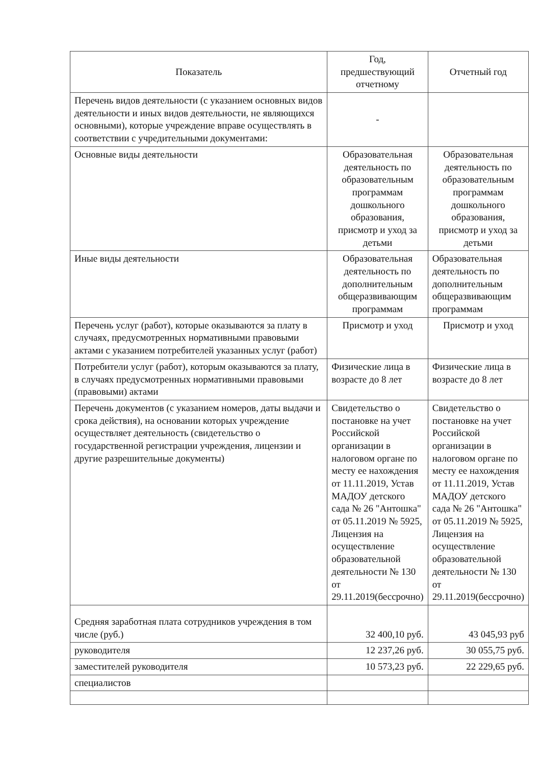| Показатель | Год, предшествующий отчетному | Отчетный год |
| --- | --- | --- |
| Перечень видов деятельности (с указанием основных видов деятельности и иных видов деятельности, не являющихся основными), которые учреждение вправе осуществлять в соответствии с учредительными документами: | - | |
| Основные виды деятельности | Образовательная деятельность по образовательным программам дошкольного образования, присмотр и уход за детьми | Образовательная деятельность по образовательным программам дошкольного образования, присмотр и уход за детьми |
| Иные виды деятельности | Образовательная деятельность по дополнительным общеразвивающим программам | Образовательная деятельность по дополнительным общеразвивающим программам |
| Перечень услуг (работ), которые оказываются за плату в случаях, предусмотренных нормативными правовыми актами с указанием потребителей указанных услуг (работ) | Присмотр и уход | Присмотр и уход |
| Потребители услуг (работ), которым оказываются за плату, в случаях предусмотренных нормативными правовыми (правовыми) актами | Физические лица в возрасте до 8 лет | Физические лица в возрасте до 8 лет |
| Перечень документов (с указанием номеров, даты выдачи и срока действия), на основании которых учреждение осуществляет деятельность (свидетельство о государственной регистрации учреждения, лицензии и другие разрешительные документы) | Свидетельство о постановке на учет Российской организации в налоговом органе по месту ее нахождения от 11.11.2019, Устав МАДОУ детского сада № 26 "Антошка" от 05.11.2019 № 5925, Лицензия на осуществление образовательной деятельности № 130 от 29.11.2019(бессрочно) | Свидетельство о постановке на учет Российской организации в налоговом органе по месту ее нахождения от 11.11.2019, Устав МАДОУ детского сада № 26 "Антошка" от 05.11.2019 № 5925, Лицензия на осуществление образовательной деятельности № 130 от 29.11.2019(бессрочно) |
| Средняя заработная плата сотрудников учреждения в том числе (руб.) | 32 400,10 руб. | 43 045,93 руб |
| руководителя | 12 237,26 руб. | 30 055,75 руб. |
| заместителей руководителя | 10 573,23 руб. | 22 229,65 руб. |
| специалистов | | |